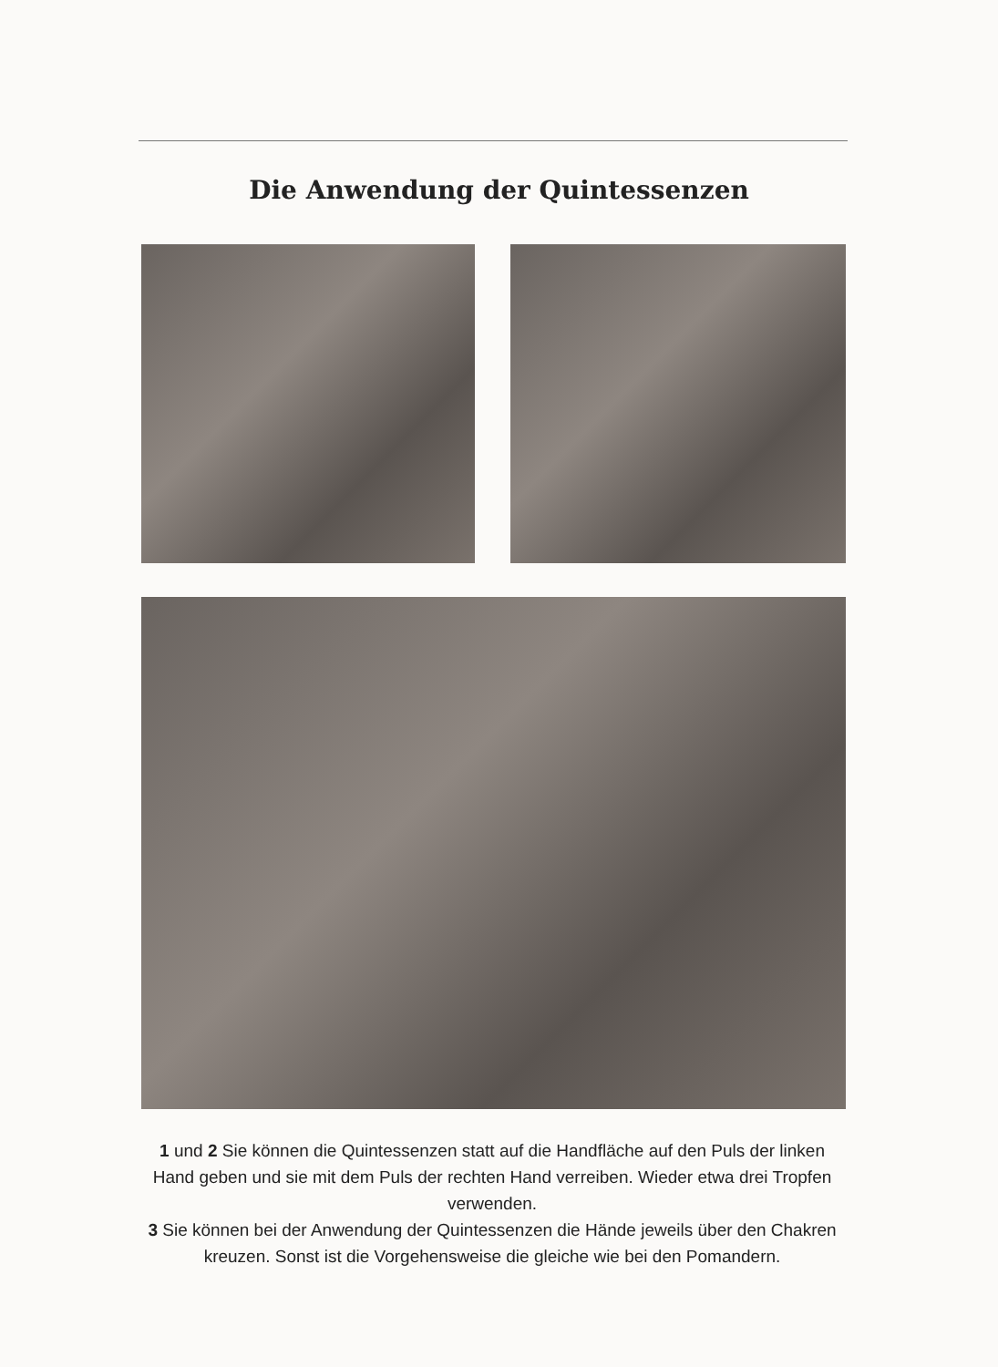Die Anwendung der Quintessenzen
1 und 2 Sie können die Quintessenzen statt auf die Handfläche auf den Puls der linken Hand geben und sie mit dem Puls der rechten Hand verreiben. Wieder etwa drei Tropfen verwenden.
3 Sie können bei der Anwendung der Quintessenzen die Hände jeweils über den Chakren kreuzen. Sonst ist die Vorgehensweise die gleiche wie bei den Pomandern.